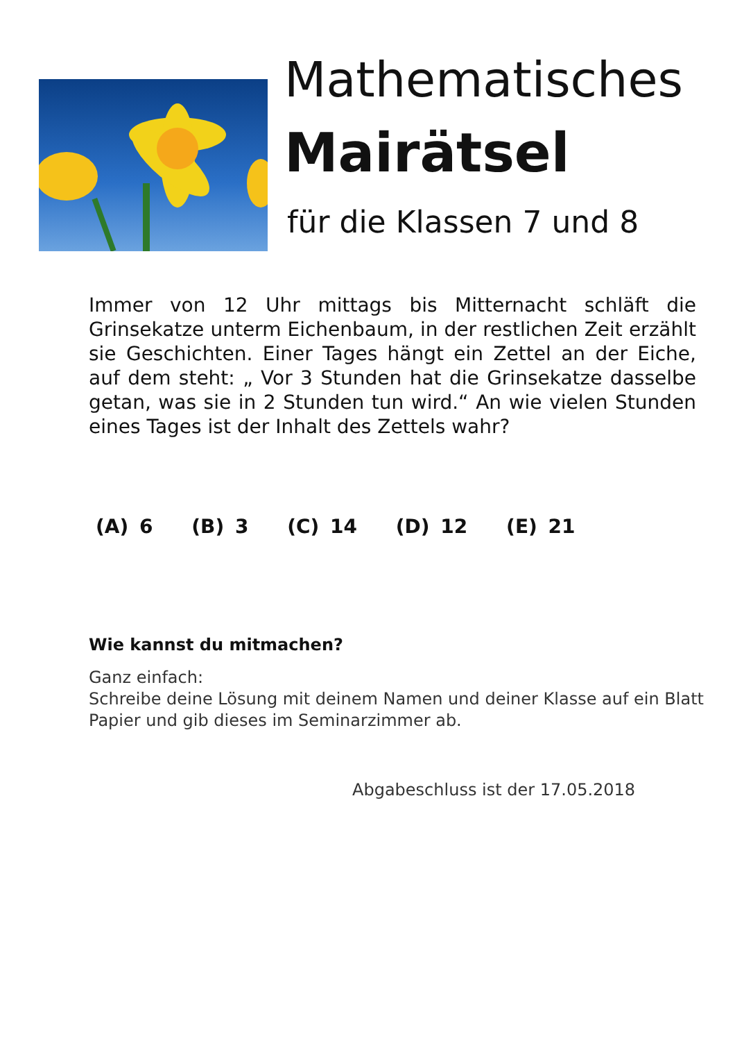Mathematisches
Mairätsel
für die Klassen 7 und 8
Immer von 12 Uhr mittags bis Mitternacht schläft die Grinsekatze unterm Eichenbaum, in der restlichen Zeit erzählt sie Geschichten. Einer Tages hängt ein Zettel an der Eiche, auf dem steht: „ Vor 3 Stunden hat die Grinsekatze dasselbe getan, was sie in 2 Stunden tun wird.“ An wie vielen Stunden eines Tages ist der Inhalt des Zettels wahr?
(A) 6 (B) 3 (C) 14 (D) 12 (E) 21
Wie kannst du mitmachen?
Ganz einfach:
Schreibe deine Lösung mit deinem Namen und deiner Klasse auf ein Blatt Papier und gib dieses im Seminarzimmer ab.
Abgabeschluss ist der 17.05.2018